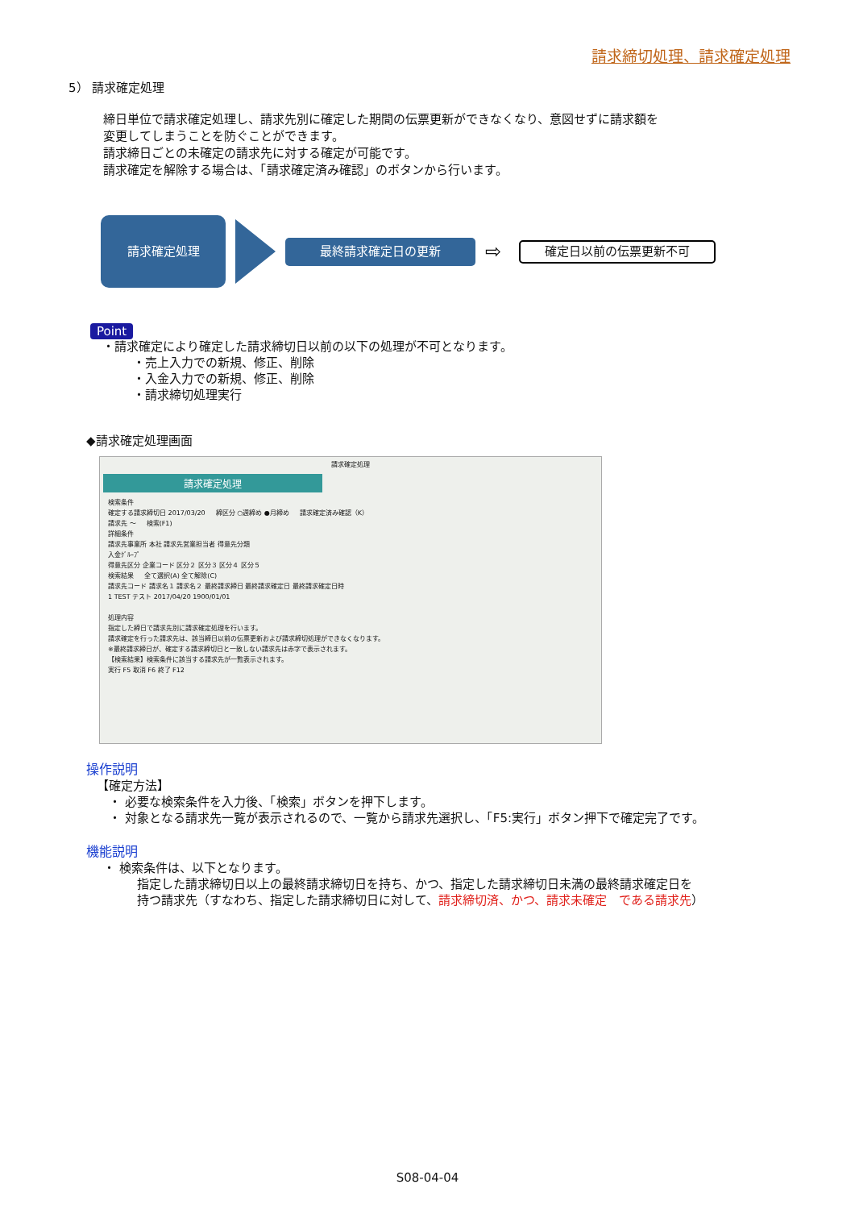請求締切処理、請求確定処理
5） 請求確定処理
締日単位で請求確定処理し、請求先別に確定した期間の伝票更新ができなくなり、意図せずに請求額を
変更してしまうことを防ぐことができます。
請求締日ごとの未確定の請求先に対する確定が可能です。
請求確定を解除する場合は、「請求確定済み確認」のボタンから行います。
請求確定処理
最終請求確定日の更新
⇨
確定日以前の伝票更新不可
Point
・請求確定により確定した請求締切日以前の以下の処理が不可となります。
   ・売上入力での新規、修正、削除
   ・入金入力での新規、修正、削除
   ・請求締切処理実行
◆請求確定処理画面
請求確定処理
請求確定処理
検索条件
確定する請求締切日 2017/03/20   締区分 ○週締め ●月締め   請求確定済み確認（K）
請求先 ～   検索(F1)
詳細条件
請求先事業所 本社 請求先営業担当者 得意先分類
入金ｸﾞﾙｰﾌﾟ
得意先区分 企業コード 区分２ 区分３ 区分４ 区分５
検索結果   全て選択(A) 全て解除(C)
請求先コード 請求名１ 請求名２ 最終請求締日 最終請求確定日 最終請求確定日時
1 TEST テスト 2017/04/20 1900/01/01
処理内容
指定した締日で請求先別に請求確定処理を行います。
請求確定を行った請求先は、該当締日以前の伝票更新および請求締切処理ができなくなります。
※最終請求締日が、確定する請求締切日と一致しない請求先は赤字で表示されます。
【検索結果】検索条件に該当する請求先が一覧表示されます。
実行 F5 取消 F6 終了 F12
操作説明
【確定方法】
 ・ 必要な検索条件を入力後、「検索」ボタンを押下します。
 ・ 対象となる請求先一覧が表示されるので、一覧から請求先選択し、「F5:実行」ボタン押下で確定完了です。
機能説明
・ 検索条件は、以下となります。
指定した請求締切日以上の最終請求締切日を持ち、かつ、指定した請求締切日未満の最終請求確定日を
持つ請求先（すなわち、指定した請求締切日に対して、請求締切済、かつ、請求未確定　である請求先）
S08-04-04